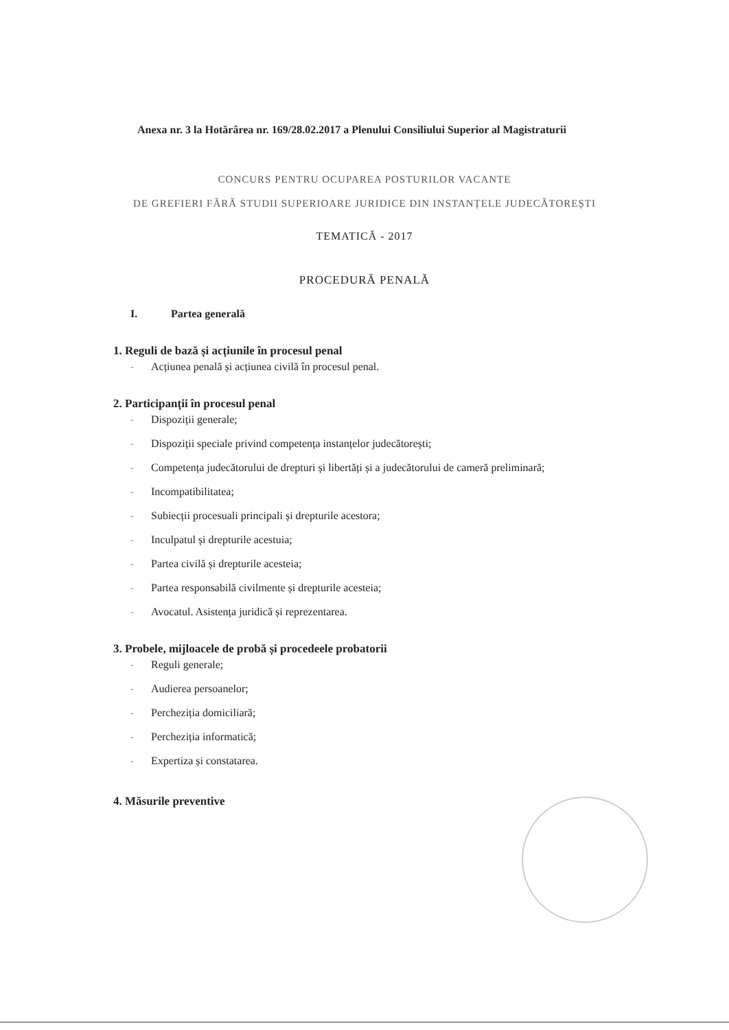Anexa nr. 3 la Hotărârea nr. 169/28.02.2017 a Plenului Consiliului Superior al Magistraturii
CONCURS PENTRU OCUPAREA POSTURILOR VACANTE
DE GREFIERI FĂRĂ STUDII SUPERIOARE JURIDICE DIN INSTANȚELE JUDECĂTOREȘTI
TEMATICĂ - 2017
PROCEDURĂ PENALĂ
I. Partea generală
1. Reguli de bază și acțiunile în procesul penal
- Acțiunea penală și acțiunea civilă în procesul penal.
2. Participanții în procesul penal
- Dispoziții generale;
- Dispoziții speciale privind competența instanțelor judecătorești;
- Competența judecătorului de drepturi și libertăți și a judecătorului de cameră preliminară;
- Incompatibilitatea;
- Subiecții procesuali principali și drepturile acestora;
- Inculpatul și drepturile acestuia;
- Partea civilă și drepturile acesteia;
- Partea responsabilă civilmente și drepturile acesteia;
- Avocatul. Asistența juridică și reprezentarea.
3. Probele, mijloacele de probă și procedeele probatorii
- Reguli generale;
- Audierea persoanelor;
- Percheziția domiciliară;
- Percheziția informatică;
- Expertiza și constatarea.
4. Măsurile preventive